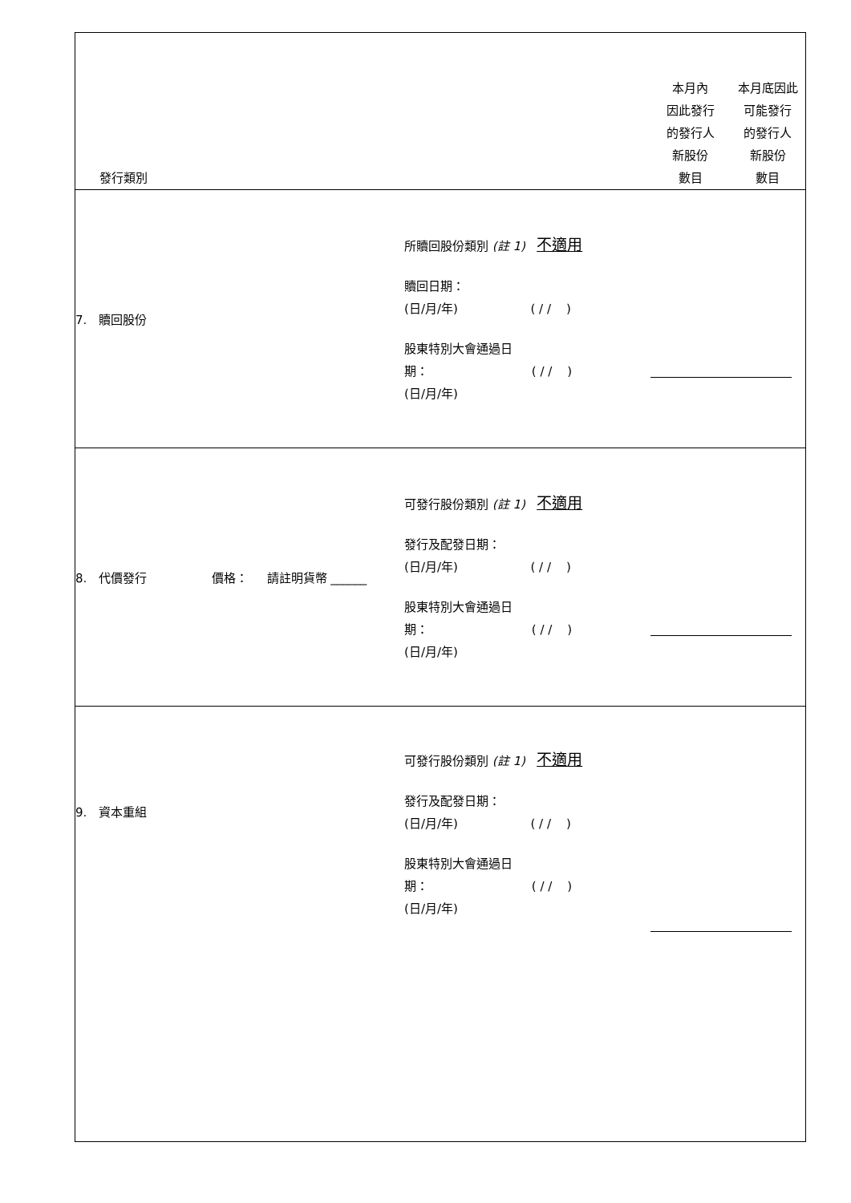| 發行類別 | | 本月內 因此發行 的發行人 新股份 數目 | 本月底因此 可能發行 的發行人 新股份 數目 |
| 7. 贖回股份 | 所贖回股份類別 (註 1) 不適用 贖回日期： (日/月/年) ( / / ) 股東特別大會通過日 期： ( / / ) (日/月/年) | | |
| 8. 代價發行 價格： 請註明貨幣 ______ | 可發行股份類別 (註 1) 不適用 發行及配發日期： (日/月/年) ( / / ) 股東特別大會通過日 期： ( / / ) (日/月/年) | | |
| 9. 資本重組 | 可發行股份類別 (註 1) 不適用 發行及配發日期： (日/月/年) ( / / ) 股東特別大會通過日 期： ( / / ) (日/月/年) | | |